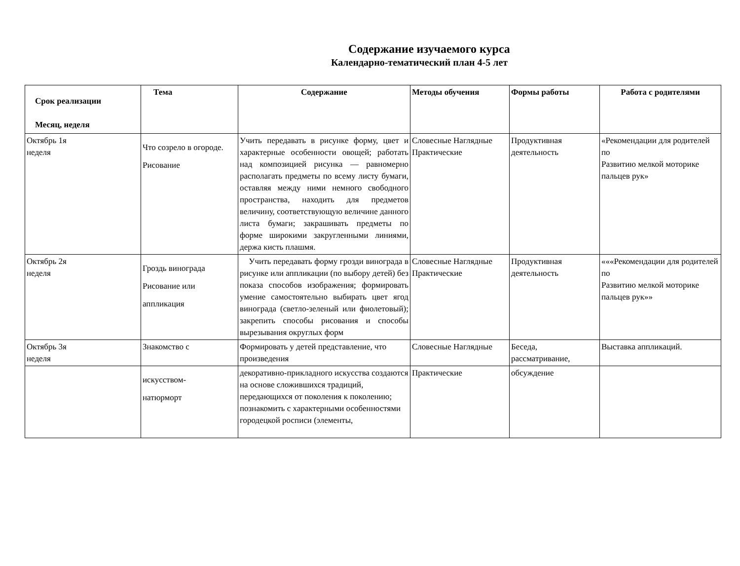Содержание изучаемого курса
Календарно-тематический план 4-5 лет
| Срок реализации Месяц, неделя | Тема | Содержание | Методы обучения | Формы работы | Работа с родителями |
| --- | --- | --- | --- | --- | --- |
| Октябрь 1я неделя | Что созрело в огороде. Рисование | Учить передавать в рисунке форму, цвет и характерные особенности овощей; работать над композицией рисунка — равномерно располагать предметы по всему листу бумаги, оставляя между ними немного свободного пространства, находить для предметов величину, соответствующую величине данного листа бумаги; закрашивать предметы по форме широкими закругленными линиями, держа кисть плашмя. | Словесные Наглядные Практические | Продуктивная деятельность | «Рекомендации для родителей по Развитию мелкой моторике пальцев рук» |
| Октябрь 2я неделя | Гроздь винограда Рисование или аппликация | Учить передавать форму грозди винограда в рисунке или аппликации (по выбору детей) без показа способов изображения; формировать умение самостоятельно выбирать цвет ягод винограда (светло-зеленый или фиолетовый); закрепить способы рисования и способы вырезывания округлых форм | Словесные Наглядные Практические | Продуктивная деятельность | «««Рекомендации для родителей по Развитию мелкой моторике пальцев рук»» |
| Октябрь 3я неделя | Знакомство с | Формировать у детей представление, что произведения | Словесные Наглядные | Беседа, рассматривание, | Выставка аппликаций. |
| | искусством- натюрморт | декоративно-прикладного искусства создаются на основе сложившихся традиций, передающихся от поколения к поколению; познакомить с характерными особенностями городецкой росписи (элементы, | Практические | обсуждение | |